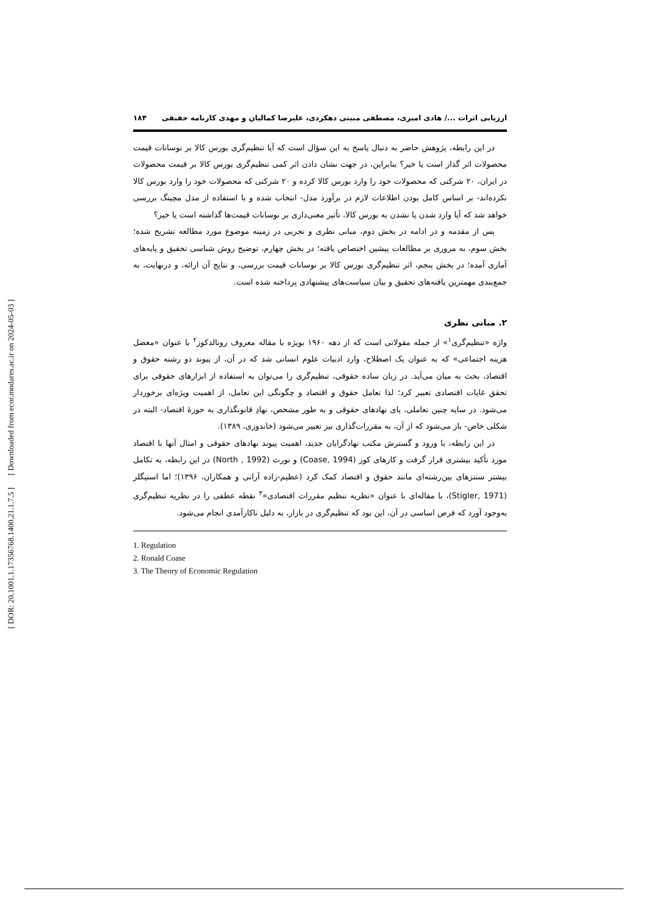[ Downloaded from ecor.modares.ac.ir on 2024-05-03 ]
[ DOR: 20.1001.1.17356768.1400.21.1.7.5 ]
ارزیابی اثرات .../ هادی امیری، مصطفی مبینی دهکردی، علیرضا کمالیان و مهدی کارنامه حقیقی ۱۸۴
در این رابطه، پژوهش حاضر به دنبال پاسخ به این سؤال است که آیا تنظیم‌گری بورس کالا بر نوسانات قیمت محصولات اثر گذار است یا خیر؟ بنابراین، در جهت نشان دادن اثر کمی تنظیم‌گری بورس کالا بر قیمت محصولات در ایران، ۲۰ شرکتی که محصولات خود را وارد بورس کالا کرده و ۲۰ شرکتی که محصولات خود را وارد بورس کالا نکرده‌اند- بر اساس کامل بودن اطلاعات لازم در برآورد مدل- انتخاب شده و با استفاده از مدل مچینگ بررسی خواهد شد که آیا وارد شدن یا نشدن به بورس کالا، تأثیر معنی‌داری بر نوسانات قیمت‌ها گذاشته است یا خیر؟
پس از مقدمه و در ادامه در بخش دوم، مبانی نظری و تجربی در زمینه موضوع مورد مطالعه تشریح شده؛ بخش سوم، به مروری بر مطالعات پیشین اختصاص یافته؛ در بخش چهارم، توضیح روش شناسی تحقیق و پایه‌های آماری آمده؛ در بخش پنجم، اثر تنظیم‌گری بورس کالا بر نوسانات قیمت بررسی، و نتایج آن ارائه، و درنهایت، به جمع‌بندی مهمترین یافته‌های تحقیق و بیان سیاست‌های پیشنهادی پرداخته شده است.
۲. مبانی نظری
واژه «تنظیم‌گری<sup>۱</sup>» از جمله مقولاتی است که از دهه ۱۹۶۰ بویژه با مقاله معروف رونالدکوز<sup>۲</sup> با عنوان «معضل هزینه اجتماعی» که به عنوان یک اصطلاح، وارد ادبیات علوم انسانی شد که در آن، از پیوند دو رشته حقوق و اقتصاد، بحث به میان می‌آید. در زبان ساده حقوقی، تنظیم‌گری را می‌توان به استفاده از ابزارهای حقوقی برای تحقق غایات اقتصادی تعبیر کرد؛ لذا تعامل حقوق و اقتصاد و چگونگی این تعامل، از اهمیت ویژه‌ای برخوردار می‌شود. در سایه چنین تعاملی، پای نهادهای حقوقی و به طور مشخص، نهادِ قانونگذاری به حوزهٔ اقتصاد- البته در شکلی خاص- باز می‌شود که از آن، به مقررات‌گذاری نیز تعبیر می‌شود (خاندوزی، ۱۳۸۹).
در این رابطه، با ورود و گسترش مکتب نهادگرایان جدید، اهمیت پیوند نهادهای حقوقی و امثال آنها با اقتصاد مورد تأکید بیشتری قرار گرفت و کارهای کوز (Coase, 1994) و نورث (North , 1992) در این رابطه، به تکامل بیشتر سنتزهای بین‌رشته‌ای مانند حقوق و اقتصاد کمک کرد (عظیم-زاده آرانی و همکاران، ۱۳۹۶)؛ اما استیگلر (Stigler, 1971)، با مقاله‌ای با عنوان «نظریه تنظیم مقررات اقتصادی»<sup>۳</sup> نقطه عطفی را در نظریه تنظیم‌گری به‌وجود آورد که فرض اساسی در آن، این بود که تنظیم‌گری در بازار، به دلیل ناکارآمدی انجام می‌شود.
1. Regulation
2. Ronald Coase
3. The Theory of Economic Regulation